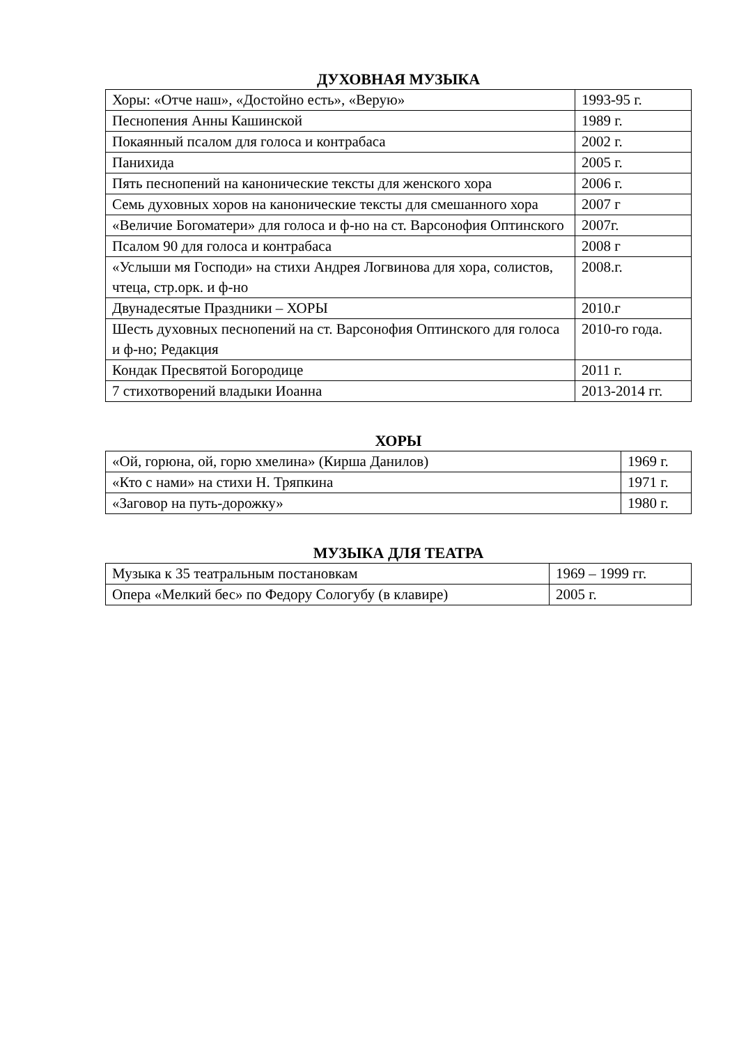ДУХОВНАЯ МУЗЫКА
| Хоры: «Отче наш», «Достойно есть», «Верую» | 1993-95 г. |
| Песнопения Анны Кашинской | 1989 г. |
| Покаянный псалом для голоса и контрабаса | 2002 г. |
| Панихида | 2005 г. |
| Пять песнопений на канонические тексты для женского хора | 2006 г. |
| Семь духовных хоров на канонические тексты для смешанного хора | 2007 г |
| «Величие Богоматери» для голоса и ф-но на ст. Варсонофия Оптинского | 2007г. |
| Псалом 90 для голоса и контрабаса | 2008 г |
| «Услыши мя Господи» на стихи Андрея Логвинова для хора, солистов, чтеца, стр.орк. и ф-но | 2008.г. |
| Двунадесятые Праздники – ХОРЫ | 2010.г |
| Шесть духовных песнопений на ст. Варсонофия Оптинского для голоса и ф-но; Редакция | 2010-го года. |
| Кондак Пресвятой Богородице | 2011 г. |
| 7 стихотворений владыки Иоанна | 2013-2014 гг. |
ХОРЫ
| «Ой, горюна, ой, горю хмелина» (Кирша Данилов) | 1969 г. |
| «Кто с нами» на стихи Н. Тряпкина | 1971 г. |
| «Заговор на путь-дорожку» | 1980 г. |
МУЗЫКА ДЛЯ ТЕАТРА
| Музыка к 35 театральным постановкам | 1969 – 1999 гг. |
| Опера «Мелкий бес» по Федору Сологубу (в клавире) | 2005 г. |